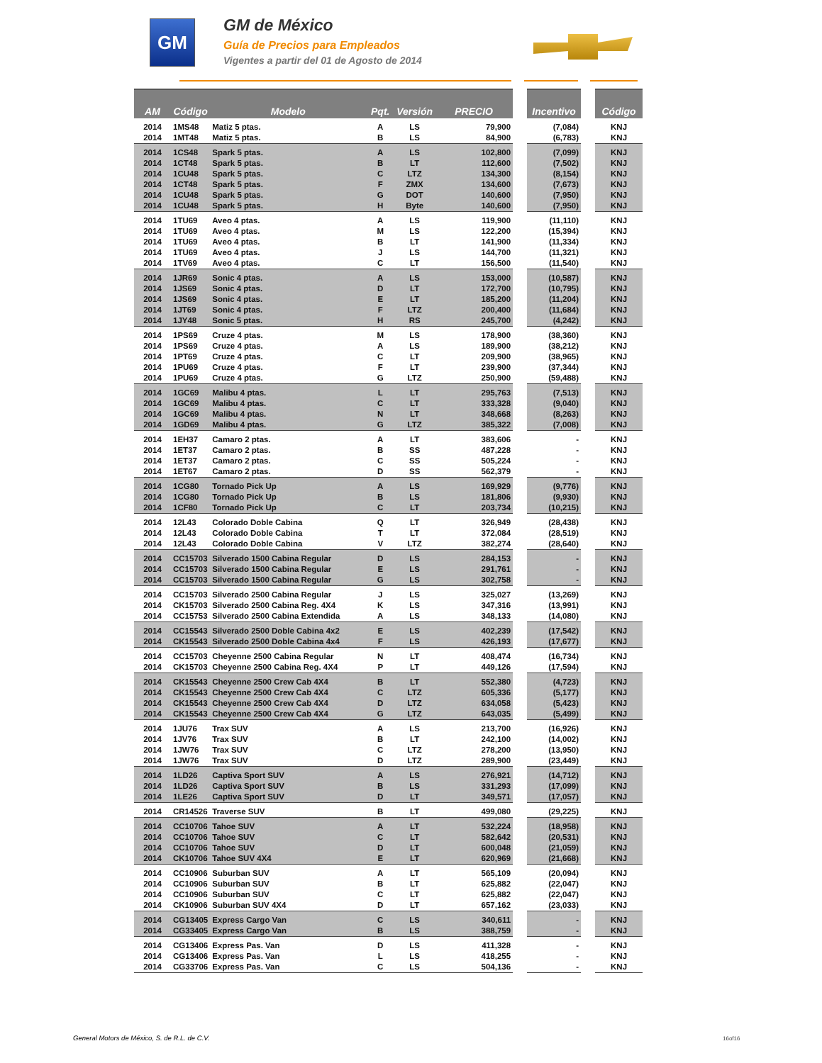GM
GM de México
Guía de Precios para Empleados
Vigentes a partir del 01 de Agosto de 2014
| AM | Código | Modelo | Pqt. | Versión | PRECIO | | Incentivo | | Código |
| --- | --- | --- | --- | --- | --- | --- | --- | --- | --- |
| 2014 | 1MS48 | Matiz 5 ptas. | A | LS | 79,900 | | (7,084) | | KNJ |
| 2014 | 1MT48 | Matiz 5 ptas. | B | LS | 84,900 | | (6,783) | | KNJ |
| 2014 | 1CS48 | Spark 5 ptas. | A | LS | 102,800 | | (7,099) | | KNJ |
| 2014 | 1CT48 | Spark 5 ptas. | B | LT | 112,600 | | (7,502) | | KNJ |
| 2014 | 1CU48 | Spark 5 ptas. | C | LTZ | 134,300 | | (8,154) | | KNJ |
| 2014 | 1CT48 | Spark 5 ptas. | F | ZMX | 134,600 | | (7,673) | | KNJ |
| 2014 | 1CU48 | Spark 5 ptas. | G | DOT | 140,600 | | (7,950) | | KNJ |
| 2014 | 1CU48 | Spark 5 ptas. | H | Byte | 140,600 | | (7,950) | | KNJ |
| 2014 | 1TU69 | Aveo 4 ptas. | A | LS | 119,900 | | (11,110) | | KNJ |
| 2014 | 1TU69 | Aveo 4 ptas. | M | LS | 122,200 | | (15,394) | | KNJ |
| 2014 | 1TU69 | Aveo 4 ptas. | B | LT | 141,900 | | (11,334) | | KNJ |
| 2014 | 1TU69 | Aveo 4 ptas. | J | LS | 144,700 | | (11,321) | | KNJ |
| 2014 | 1TV69 | Aveo 4 ptas. | C | LT | 156,500 | | (11,540) | | KNJ |
| 2014 | 1JR69 | Sonic 4 ptas. | A | LS | 153,000 | | (10,587) | | KNJ |
| 2014 | 1JS69 | Sonic 4 ptas. | D | LT | 172,700 | | (10,795) | | KNJ |
| 2014 | 1JS69 | Sonic 4 ptas. | E | LT | 185,200 | | (11,204) | | KNJ |
| 2014 | 1JT69 | Sonic 4 ptas. | F | LTZ | 200,400 | | (11,684) | | KNJ |
| 2014 | 1JY48 | Sonic 5 ptas. | H | RS | 245,700 | | (4,242) | | KNJ |
| 2014 | 1PS69 | Cruze 4 ptas. | M | LS | 178,900 | | (38,360) | | KNJ |
| 2014 | 1PS69 | Cruze 4 ptas. | A | LS | 189,900 | | (38,212) | | KNJ |
| 2014 | 1PT69 | Cruze 4 ptas. | C | LT | 209,900 | | (38,965) | | KNJ |
| 2014 | 1PU69 | Cruze 4 ptas. | F | LT | 239,900 | | (37,344) | | KNJ |
| 2014 | 1PU69 | Cruze 4 ptas. | G | LTZ | 250,900 | | (59,488) | | KNJ |
| 2014 | 1GC69 | Malibu 4 ptas. | L | LT | 295,763 | | (7,513) | | KNJ |
| 2014 | 1GC69 | Malibu 4 ptas. | C | LT | 333,328 | | (9,040) | | KNJ |
| 2014 | 1GC69 | Malibu 4 ptas. | N | LT | 348,668 | | (8,263) | | KNJ |
| 2014 | 1GD69 | Malibu 4 ptas. | G | LTZ | 385,322 | | (7,008) | | KNJ |
| 2014 | 1EH37 | Camaro 2 ptas. | A | LT | 383,606 | | - | | KNJ |
| 2014 | 1ET37 | Camaro 2 ptas. | B | SS | 487,228 | | - | | KNJ |
| 2014 | 1ET37 | Camaro 2 ptas. | C | SS | 505,224 | | - | | KNJ |
| 2014 | 1ET67 | Camaro 2 ptas. | D | SS | 562,379 | | - | | KNJ |
| 2014 | 1CG80 | Tornado Pick Up | A | LS | 169,929 | | (9,776) | | KNJ |
| 2014 | 1CG80 | Tornado Pick Up | B | LS | 181,806 | | (9,930) | | KNJ |
| 2014 | 1CF80 | Tornado Pick Up | C | LT | 203,734 | | (10,215) | | KNJ |
| 2014 | 12L43 | Colorado Doble Cabina | Q | LT | 326,949 | | (28,438) | | KNJ |
| 2014 | 12L43 | Colorado Doble Cabina | T | LT | 372,084 | | (28,519) | | KNJ |
| 2014 | 12L43 | Colorado Doble Cabina | V | LTZ | 382,274 | | (28,640) | | KNJ |
| 2014 | CC15703 | Silverado 1500 Cabina Regular | D | LS | 284,153 | | - | | KNJ |
| 2014 | CC15703 | Silverado 1500 Cabina Regular | E | LS | 291,761 | | - | | KNJ |
| 2014 | CC15703 | Silverado 1500 Cabina Regular | G | LS | 302,758 | | - | | KNJ |
| 2014 | CC15703 | Silverado 2500 Cabina Regular | J | LS | 325,027 | | (13,269) | | KNJ |
| 2014 | CK15703 | Silverado 2500 Cabina Reg. 4X4 | K | LS | 347,316 | | (13,991) | | KNJ |
| 2014 | CC15753 | Silverado 2500 Cabina Extendida | A | LS | 348,133 | | (14,080) | | KNJ |
| 2014 | CC15543 | Silverado 2500 Doble Cabina 4x2 | E | LS | 402,239 | | (17,542) | | KNJ |
| 2014 | CK15543 | Silverado 2500 Doble Cabina 4x4 | F | LS | 426,193 | | (17,677) | | KNJ |
| 2014 | CC15703 | Cheyenne 2500 Cabina Regular | N | LT | 408,474 | | (16,734) | | KNJ |
| 2014 | CK15703 | Cheyenne 2500 Cabina Reg. 4X4 | P | LT | 449,126 | | (17,594) | | KNJ |
| 2014 | CK15543 | Cheyenne 2500 Crew Cab 4X4 | B | LT | 552,380 | | (4,723) | | KNJ |
| 2014 | CK15543 | Cheyenne 2500 Crew Cab 4X4 | C | LTZ | 605,336 | | (5,177) | | KNJ |
| 2014 | CK15543 | Cheyenne 2500 Crew Cab 4X4 | D | LTZ | 634,058 | | (5,423) | | KNJ |
| 2014 | CK15543 | Cheyenne 2500 Crew Cab 4X4 | G | LTZ | 643,035 | | (5,499) | | KNJ |
| 2014 | 1JU76 | Trax SUV | A | LS | 213,700 | | (16,926) | | KNJ |
| 2014 | 1JV76 | Trax SUV | B | LT | 242,100 | | (14,002) | | KNJ |
| 2014 | 1JW76 | Trax SUV | C | LTZ | 278,200 | | (13,950) | | KNJ |
| 2014 | 1JW76 | Trax SUV | D | LTZ | 289,900 | | (23,449) | | KNJ |
| 2014 | 1LD26 | Captiva Sport SUV | A | LS | 276,921 | | (14,712) | | KNJ |
| 2014 | 1LD26 | Captiva Sport SUV | B | LS | 331,293 | | (17,099) | | KNJ |
| 2014 | 1LE26 | Captiva Sport SUV | D | LT | 349,571 | | (17,057) | | KNJ |
| 2014 | CR14526 | Traverse SUV | B | LT | 499,080 | | (29,225) | | KNJ |
| 2014 | CC10706 | Tahoe SUV | A | LT | 532,224 | | (18,958) | | KNJ |
| 2014 | CC10706 | Tahoe SUV | C | LT | 582,642 | | (20,531) | | KNJ |
| 2014 | CC10706 | Tahoe SUV | D | LT | 600,048 | | (21,059) | | KNJ |
| 2014 | CK10706 | Tahoe SUV 4X4 | E | LT | 620,969 | | (21,668) | | KNJ |
| 2014 | CC10906 | Suburban SUV | A | LT | 565,109 | | (20,094) | | KNJ |
| 2014 | CC10906 | Suburban SUV | B | LT | 625,882 | | (22,047) | | KNJ |
| 2014 | CC10906 | Suburban SUV | C | LT | 625,882 | | (22,047) | | KNJ |
| 2014 | CK10906 | Suburban SUV 4X4 | D | LT | 657,162 | | (23,033) | | KNJ |
| 2014 | CG13405 | Express Cargo Van | C | LS | 340,611 | | - | | KNJ |
| 2014 | CG33405 | Express Cargo Van | B | LS | 388,759 | | - | | KNJ |
| 2014 | CG13406 | Express Pas. Van | D | LS | 411,328 | | - | | KNJ |
| 2014 | CG13406 | Express Pas. Van | L | LS | 418,255 | | - | | KNJ |
| 2014 | CG33706 | Express Pas. Van | C | LS | 504,136 | | - | | KNJ |
General Motors de México, S. de R.L. de C.V.
16of16